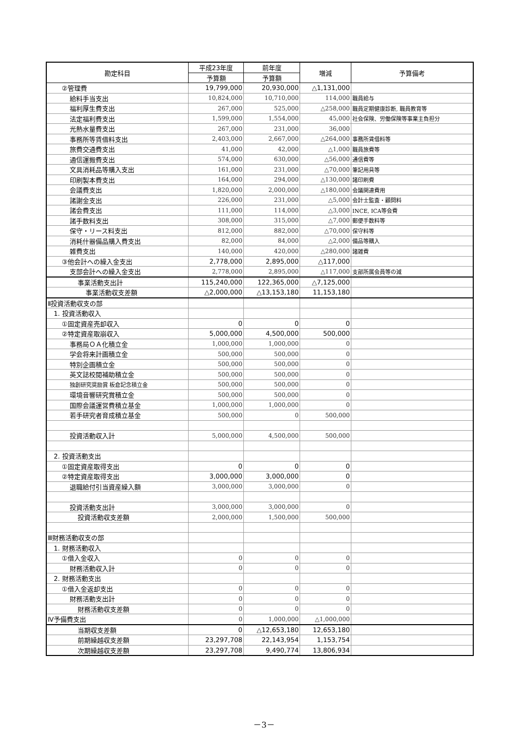| 勘定科目 | 平成23年度 | 前年度 | 増減 | 予算備考 |
| --- | --- | --- | --- | --- |
| | 予算額 | 予算額 | | |
| ②管理費 | 19,799,000 | 20,930,000 | △1,131,000 | |
| 給料手当支出 | 10,824,000 | 10,710,000 | 114,000 | 職員給与 |
| 福利厚生費支出 | 267,000 | 525,000 | △258,000 | 職員定期健康診断, 職員教育等 |
| 法定福利費支出 | 1,599,000 | 1,554,000 | 45,000 | 社会保険、労働保険等事業主負担分 |
| 光熱水量費支出 | 267,000 | 231,000 | 36,000 | |
| 事務所等賃借料支出 | 2,403,000 | 2,667,000 | △264,000 | 事務所賃借料等 |
| 旅費交通費支出 | 41,000 | 42,000 | △1,000 | 職員旅費等 |
| 通信運搬費支出 | 574,000 | 630,000 | △56,000 | 通信費等 |
| 文具消耗品等購入支出 | 161,000 | 231,000 | △70,000 | 筆記用具等 |
| 印刷製本費支出 | 164,000 | 294,000 | △130,000 | 諸印刷費 |
| 会議費支出 | 1,820,000 | 2,000,000 | △180,000 | 会議関連費用 |
| 諸謝金支出 | 226,000 | 231,000 | △5,000 | 会計士監査・顧問料 |
| 諸会費支出 | 111,000 | 114,000 | △3,000 | INCE, ICA等会費 |
| 諸手数料支出 | 308,000 | 315,000 | △7,000 | 郵便手数料等 |
| 保守・リース料支出 | 812,000 | 882,000 | △70,000 | 保守料等 |
| 消耗什器備品購入費支出 | 82,000 | 84,000 | △2,000 | 備品等購入 |
| 雑費支出 | 140,000 | 420,000 | △280,000 | 諸雑費 |
| ③他会計への繰入金支出 | 2,778,000 | 2,895,000 | △117,000 | |
| 支部会計への繰入金支出 | 2,778,000 | 2,895,000 | △117,000 | 支部所属会員等の減 |
| 事業活動支出計 | 115,240,000 | 122,365,000 | △7,125,000 | |
| 事業活動収支差額 | △2,000,000 | △13,153,180 | 11,153,180 | |
| Ⅱ投資活動収支の部 | | | | |
| 1. 投資活動収入 | | | | |
| ①固定資産売却収入 | 0 | 0 | 0 | |
| ②特定資産取崩収入 | 5,000,000 | 4,500,000 | 500,000 | |
| 事務局ＯＡ化積立金 | 1,000,000 | 1,000,000 | 0 | |
| 学会将来計画積立金 | 500,000 | 500,000 | 0 | |
| 特別企画積立金 | 500,000 | 500,000 | 0 | |
| 英文誌校閲補助積立金 | 500,000 | 500,000 | 0 | |
| 独創研究奨励賞 板倉記念積立金 | 500,000 | 500,000 | 0 | |
| 環境音響研究賞積立金 | 500,000 | 500,000 | 0 | |
| 国際会議運営費積立基金 | 1,000,000 | 1,000,000 | 0 | |
| 若手研究者育成積立基金 | 500,000 | 0 | 500,000 | |
| 投資活動収入計 | 5,000,000 | 4,500,000 | 500,000 | |
| 2. 投資活動支出 | | | | |
| ①固定資産取得支出 | 0 | 0 | 0 | |
| ②特定資産取得支出 | 3,000,000 | 3,000,000 | 0 | |
| 退職給付引当資産繰入額 | 3,000,000 | 3,000,000 | 0 | |
| 投資活動支出計 | 3,000,000 | 3,000,000 | 0 | |
| 投資活動収支差額 | 2,000,000 | 1,500,000 | 500,000 | |
| Ⅲ財務活動収支の部 | | | | |
| 1. 財務活動収入 | | | | |
| ①借入金収入 | 0 | 0 | 0 | |
| 財務活動収入計 | 0 | 0 | 0 | |
| 2. 財務活動支出 | | | | |
| ①借入金返却支出 | 0 | 0 | 0 | |
| 財務活動支出計 | 0 | 0 | 0 | |
| 財務活動収支差額 | 0 | 0 | 0 | |
| Ⅳ予備費支出 | 0 | 1,000,000 | △1,000,000 | |
| 当期収支差額 | 0 | △12,653,180 | 12,653,180 | |
| 前期繰越収支差額 | 23,297,708 | 22,143,954 | 1,153,754 | |
| 次期繰越収支差額 | 23,297,708 | 9,490,774 | 13,806,934 | |
－3－